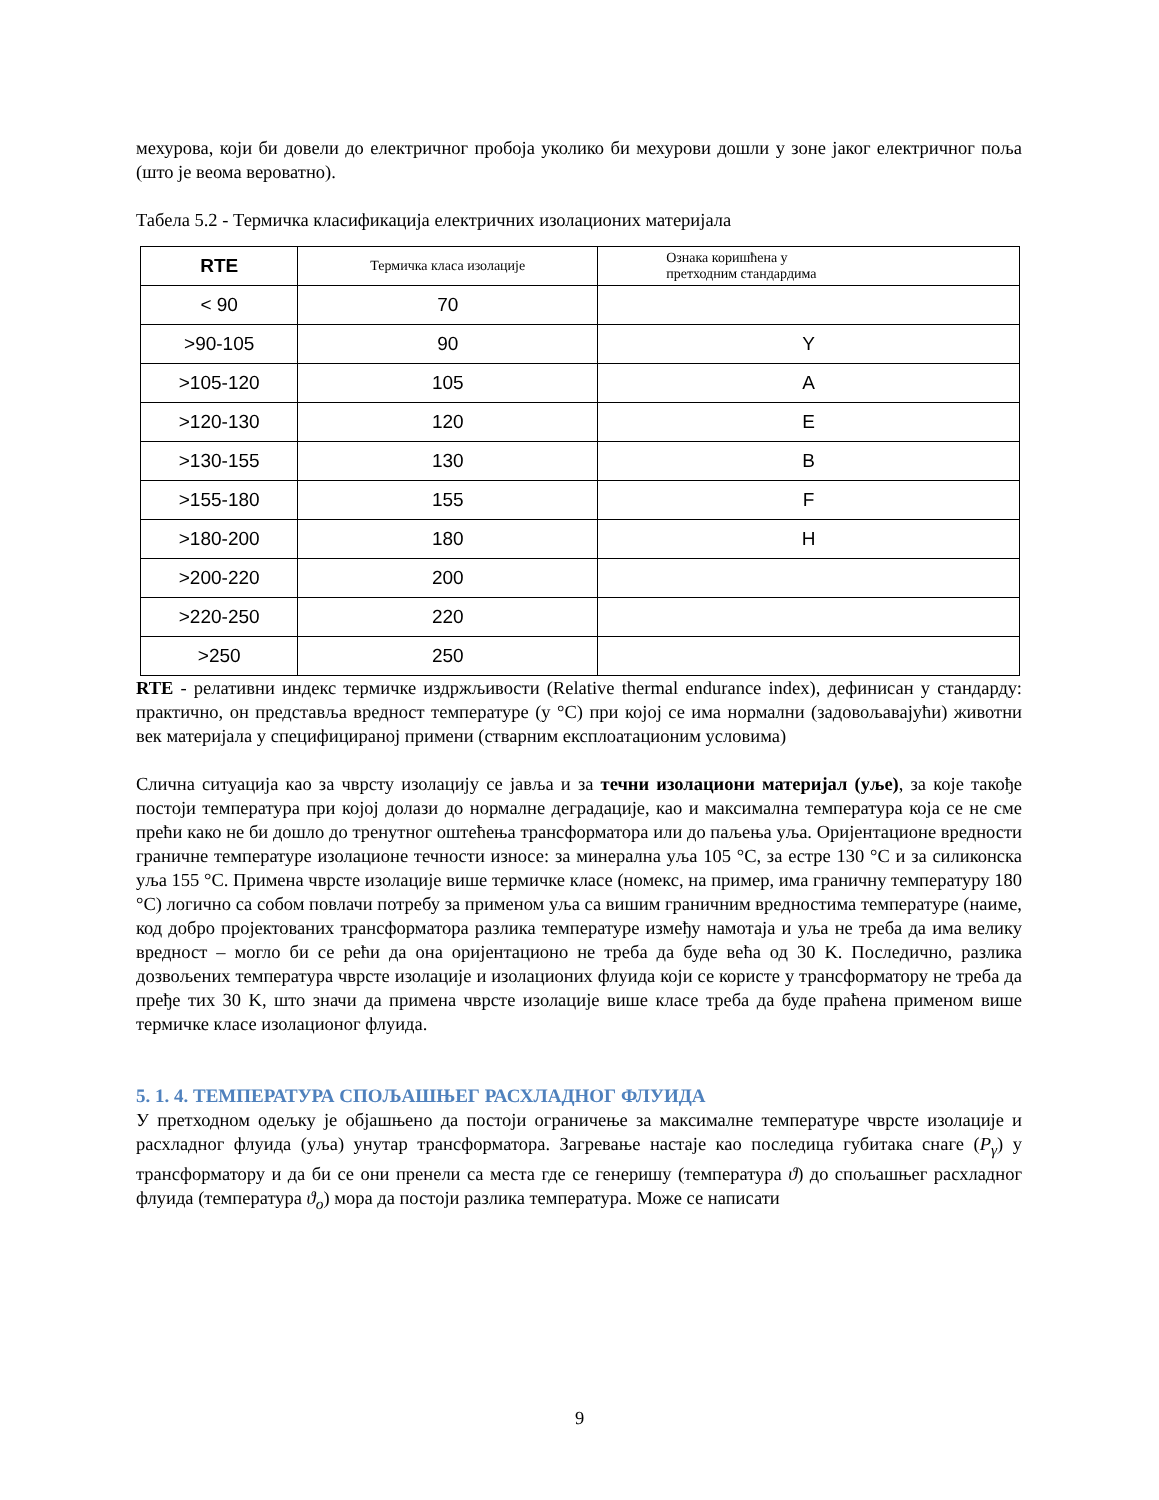мехурова, који би довели до електричног пробоја уколико би мехурови дошли у зоне јаког електричног поља (што је веома вероватно).
Табела 5.2 - Термичка класификација електричних изолационих материјала
| RTE | Термичка класа изолације | Ознака коришћена у претходним стандардима |
| --- | --- | --- |
| < 90 | 70 | |
| >90-105 | 90 | Y |
| >105-120 | 105 | A |
| >120-130 | 120 | E |
| >130-155 | 130 | B |
| >155-180 | 155 | F |
| >180-200 | 180 | H |
| >200-220 | 200 | |
| >220-250 | 220 | |
| >250 | 250 | |
RTE - релативни индекс термичке издржљивости (Relative thermal endurance index), дефинисан у стандарду: практично, он представља вредност температуре (у °C) при којој се има нормални (задовољавајући) животни век материјала у специфицираној примени (стварним експлоатационим условима)
Слична ситуација као за чврсту изолацију се јавља и за течни изолациони материјал (уље), за које такође постоји температура при којој долази до нормалне деградације, као и максимална температура која се не сме прећи како не би дошло до тренутног оштећења трансформатора или до паљења уља. Оријентационе вредности граничне температуре изолационе течности износе: за минерална уља 105 °C, за естре 130 °C и за силиконска уља 155 °C. Примена чврсте изолације више термичке класе (номекс, на пример, има граничну температуру 180 °C) логично са собом повлачи потребу за применом уља са вишим граничним вредностима температуре (наиме, код добро пројектованих трансформатора разлика температуре између намотаја и уља не треба да има велику вредност – могло би се рећи да она оријентационо не треба да буде већа од 30 K. Последично, разлика дозвољених температура чврсте изолације и изолационих флуида који се користе у трансформатору не треба да пређе тих 30 K, што значи да примена чврсте изолације више класе треба да буде праћена применом више термичке класе изолационог флуида.
5. 1. 4. ТЕМПЕРАТУРА СПОЉАШЊЕГ РАСХЛАДНОГ ФЛУИДА
У претходном одељку је објашњено да постоји ограничење за максималне температуре чврсте изолације и расхладног флуида (уља) унутар трансформатора. Загревање настаје као последица губитака снаге (P<sub>γ</sub>) у трансформатору и да би се они пренели са места где се генеришу (температура ϑ) до спољашњег расхладног флуида (температура ϑ<sub>o</sub>) мора да постоји разлика температура. Може се написати
9